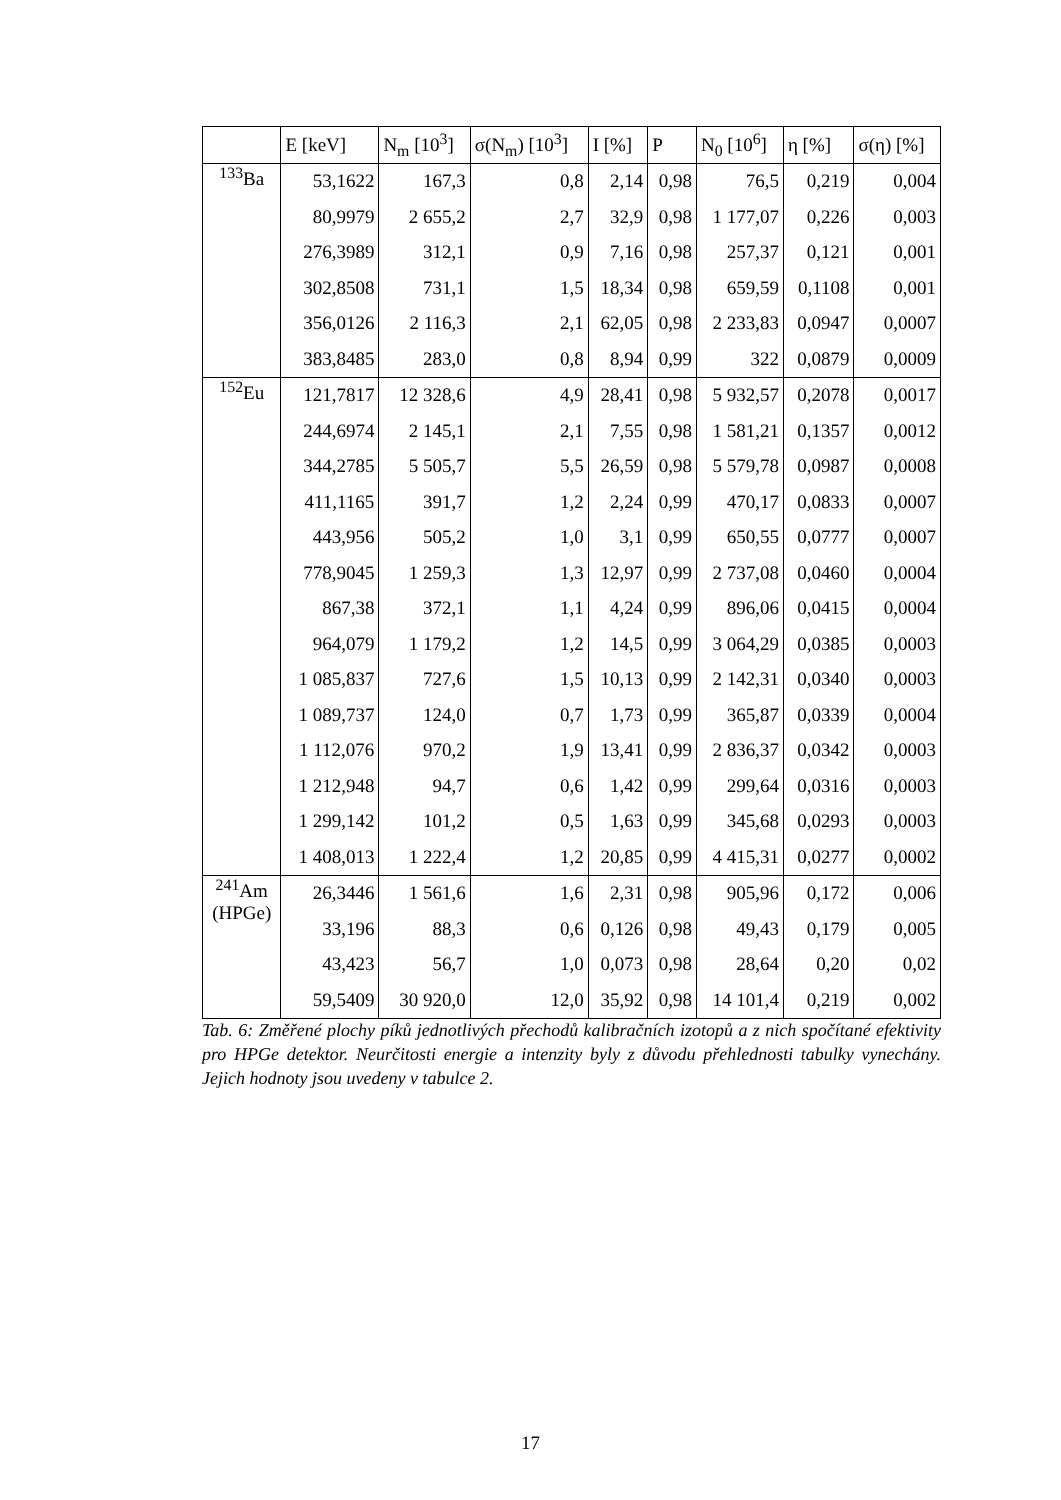| | E [keV] | N<sub>m</sub> [10<sup>3</sup>] | σ(N<sub>m</sub>) [10<sup>3</sup>] | I [%] | P | N<sub>0</sub> [10<sup>6</sup>] | η [%] | σ(η) [%] |
| --- | --- | --- | --- | --- | --- | --- | --- | --- |
| <sup>133</sup>Ba | 53,1622 | 167,3 | 0,8 | 2,14 | 0,98 | 76,5 | 0,219 | 0,004 |
| | 80,9979 | 2 655,2 | 2,7 | 32,9 | 0,98 | 1 177,07 | 0,226 | 0,003 |
| | 276,3989 | 312,1 | 0,9 | 7,16 | 0,98 | 257,37 | 0,121 | 0,001 |
| | 302,8508 | 731,1 | 1,5 | 18,34 | 0,98 | 659,59 | 0,1108 | 0,001 |
| | 356,0126 | 2 116,3 | 2,1 | 62,05 | 0,98 | 2 233,83 | 0,0947 | 0,0007 |
| | 383,8485 | 283,0 | 0,8 | 8,94 | 0,99 | 322 | 0,0879 | 0,0009 |
| <sup>152</sup>Eu | 121,7817 | 12 328,6 | 4,9 | 28,41 | 0,98 | 5 932,57 | 0,2078 | 0,0017 |
| | 244,6974 | 2 145,1 | 2,1 | 7,55 | 0,98 | 1 581,21 | 0,1357 | 0,0012 |
| | 344,2785 | 5 505,7 | 5,5 | 26,59 | 0,98 | 5 579,78 | 0,0987 | 0,0008 |
| | 411,1165 | 391,7 | 1,2 | 2,24 | 0,99 | 470,17 | 0,0833 | 0,0007 |
| | 443,956 | 505,2 | 1,0 | 3,1 | 0,99 | 650,55 | 0,0777 | 0,0007 |
| | 778,9045 | 1 259,3 | 1,3 | 12,97 | 0,99 | 2 737,08 | 0,0460 | 0,0004 |
| | 867,38 | 372,1 | 1,1 | 4,24 | 0,99 | 896,06 | 0,0415 | 0,0004 |
| | 964,079 | 1 179,2 | 1,2 | 14,5 | 0,99 | 3 064,29 | 0,0385 | 0,0003 |
| | 1 085,837 | 727,6 | 1,5 | 10,13 | 0,99 | 2 142,31 | 0,0340 | 0,0003 |
| | 1 089,737 | 124,0 | 0,7 | 1,73 | 0,99 | 365,87 | 0,0339 | 0,0004 |
| | 1 112,076 | 970,2 | 1,9 | 13,41 | 0,99 | 2 836,37 | 0,0342 | 0,0003 |
| | 1 212,948 | 94,7 | 0,6 | 1,42 | 0,99 | 299,64 | 0,0316 | 0,0003 |
| | 1 299,142 | 101,2 | 0,5 | 1,63 | 0,99 | 345,68 | 0,0293 | 0,0003 |
| | 1 408,013 | 1 222,4 | 1,2 | 20,85 | 0,99 | 4 415,31 | 0,0277 | 0,0002 |
| <sup>241</sup>Am (HPGe) | 26,3446 | 1 561,6 | 1,6 | 2,31 | 0,98 | 905,96 | 0,172 | 0,006 |
| | 33,196 | 88,3 | 0,6 | 0,126 | 0,98 | 49,43 | 0,179 | 0,005 |
| | 43,423 | 56,7 | 1,0 | 0,073 | 0,98 | 28,64 | 0,20 | 0,02 |
| | 59,5409 | 30 920,0 | 12,0 | 35,92 | 0,98 | 14 101,4 | 0,219 | 0,002 |
Tab. 6: Změřené plochy píků jednotlivých přechodů kalibračních izotopů a z nich spočítané efektivity pro HPGe detektor. Neurčitosti energie a intenzity byly z důvodu přehlednosti tabulky vynechány. Jejich hodnoty jsou uvedeny v tabulce 2.
17